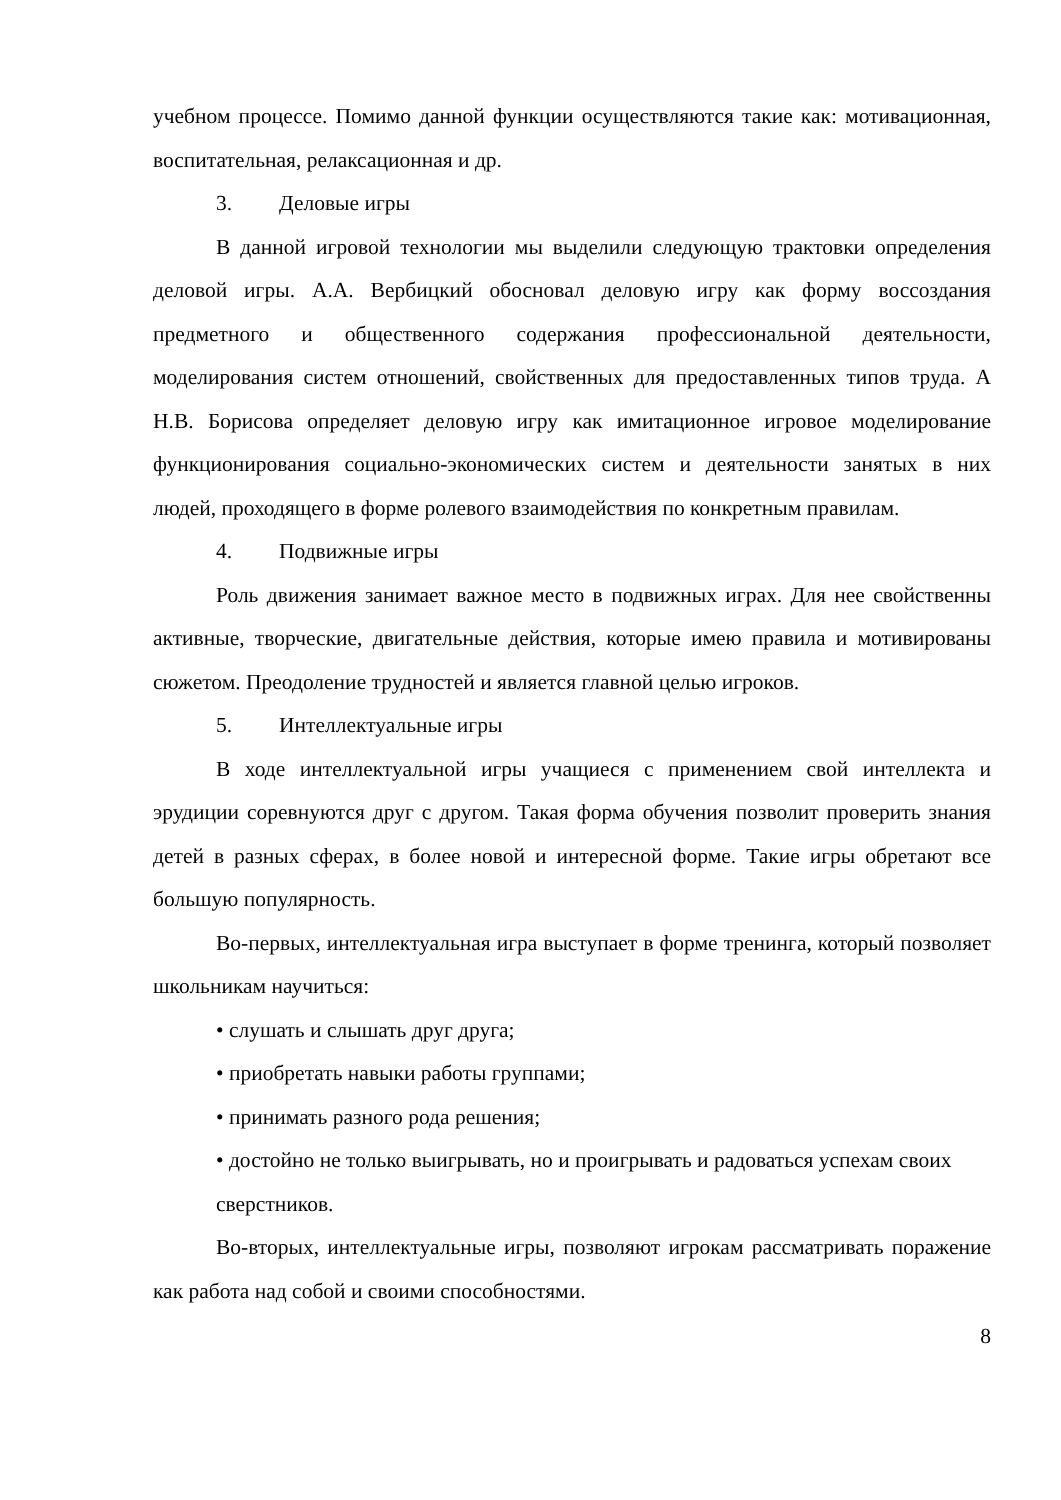учебном процессе. Помимо данной функции осуществляются такие как: мотивационная, воспитательная, релаксационная и др.
3. Деловые игры
В данной игровой технологии мы выделили следующую трактовки определения деловой игры. А.А. Вербицкий обосновал деловую игру как форму воссоздания предметного и общественного содержания профессиональной деятельности, моделирования систем отношений, свойственных для предоставленных типов труда. А Н.В. Борисова определяет деловую игру как имитационное игровое моделирование функционирования социально-экономических систем и деятельности занятых в них людей, проходящего в форме ролевого взаимодействия по конкретным правилам.
4. Подвижные игры
Роль движения занимает важное место в подвижных играх. Для нее свойственны активные, творческие, двигательные действия, которые имею правила и мотивированы сюжетом. Преодоление трудностей и является главной целью игроков.
5. Интеллектуальные игры
В ходе интеллектуальной игры учащиеся с применением свой интеллекта и эрудиции соревнуются друг с другом. Такая форма обучения позволит проверить знания детей в разных сферах, в более новой и интересной форме. Такие игры обретают все большую популярность.
Во-первых, интеллектуальная игра выступает в форме тренинга, который позволяет школьникам научиться:
• слушать и слышать друг друга;
• приобретать навыки работы группами;
• принимать разного рода решения;
• достойно не только выигрывать, но и проигрывать и радоваться успехам своих сверстников.
Во-вторых, интеллектуальные игры, позволяют игрокам рассматривать поражение как работа над собой и своими способностями.
8